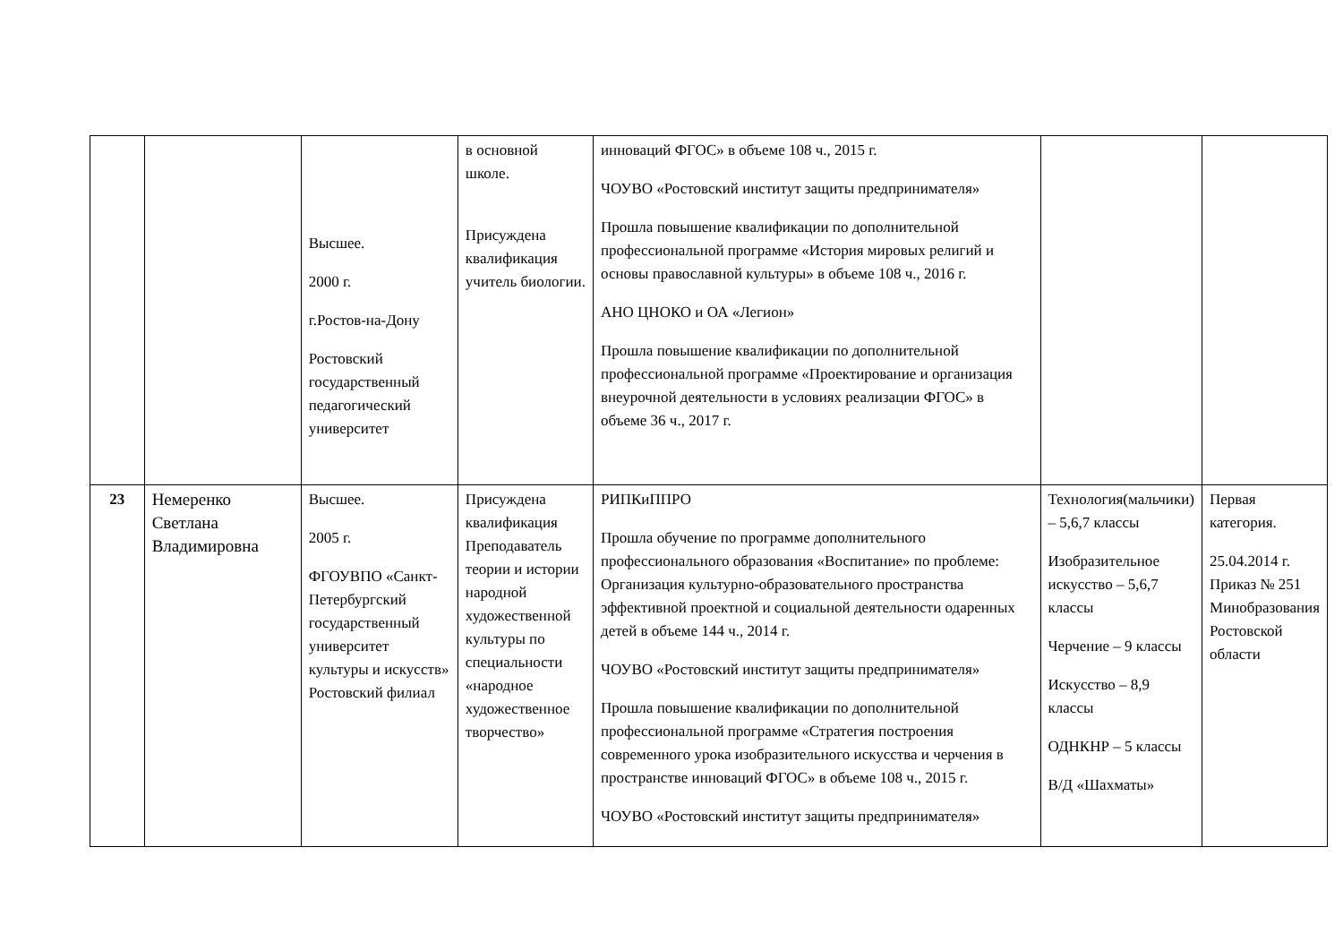| | | Высшее. 2000 г. г.Ростов-на-Дону Ростовский государственный педагогический университет | в основной школе. Присуждена квалификация учитель биологии. | инноваций ФГОС» в объеме 108 ч., 2015 г. ЧОУВО «Ростовский институт защиты предпринимателя» Прошла повышение квалификации по дополнительной профессиональной программе «История мировых религий и основы православной культуры» в объеме 108 ч., 2016 г. АНО ЦНОКО и ОА «Легион» Прошла повышение квалификации по дополнительной профессиональной программе «Проектирование и организация внеурочной деятельности в условиях реализации ФГОС» в объеме 36 ч., 2017 г. | | |
| 23 | Немеренко Светлана Владимировна | Высшее. 2005 г. ФГОУВПО «Санкт-Петербургский государственный университет культуры и искусств» Ростовский филиал | Присуждена квалификация Преподаватель теории и истории народной художественной культуры по специальности «народное художественное творчество» | РИПКиППРО Прошла обучение по программе дополнительного профессионального образования «Воспитание» по проблеме: Организация культурно-образовательного пространства эффективной проектной и социальной деятельности одаренных детей в объеме 144 ч., 2014 г. ЧОУВО «Ростовский институт защиты предпринимателя» Прошла повышение квалификации по дополнительной профессиональной программе «Стратегия построения современного урока изобразительного искусства и черчения в пространстве инноваций ФГОС» в объеме 108 ч., 2015 г. ЧОУВО «Ростовский институт защиты предпринимателя» | Технология(мальчики) – 5,6,7 классы Изобразительное искусство – 5,6,7 классы Черчение – 9 классы Искусство – 8,9 классы ОДНКНР – 5 классы В/Д «Шахматы» | Первая категория. 25.04.2014 г. Приказ № 251 Минобразования Ростовской области |